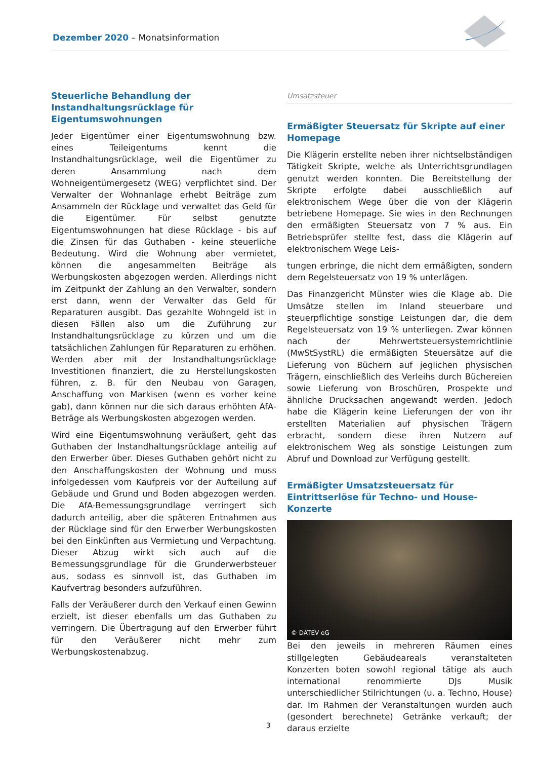Dezember 2020 – Monatsinformation
Steuerliche Behandlung der Instandhaltungsrücklage für Eigentumswohnungen
Jeder Eigentümer einer Eigentumswohnung bzw. eines Teileigentums kennt die Instandhaltungsrücklage, weil die Eigentümer zu deren Ansammlung nach dem Wohneigentümergesetz (WEG) verpflichtet sind. Der Verwalter der Wohnanlage erhebt Beiträge zum Ansammeln der Rücklage und verwaltet das Geld für die Eigentümer. Für selbst genutzte Eigentumswohnungen hat diese Rücklage - bis auf die Zinsen für das Guthaben - keine steuerliche Bedeutung. Wird die Wohnung aber vermietet, können die angesammelten Beiträge als Werbungskosten abgezogen werden. Allerdings nicht im Zeitpunkt der Zahlung an den Verwalter, sondern erst dann, wenn der Verwalter das Geld für Reparaturen ausgibt. Das gezahlte Wohngeld ist in diesen Fällen also um die Zuführung zur Instandhaltungsrücklage zu kürzen und um die tatsächlichen Zahlungen für Reparaturen zu erhöhen. Werden aber mit der Instandhaltungsrücklage Investitionen finanziert, die zu Herstellungskosten führen, z. B. für den Neubau von Garagen, Anschaffung von Markisen (wenn es vorher keine gab), dann können nur die sich daraus erhöhten AfA-Beträge als Werbungskosten abgezogen werden.
Wird eine Eigentumswohnung veräußert, geht das Guthaben der Instandhaltungsrücklage anteilig auf den Erwerber über. Dieses Guthaben gehört nicht zu den Anschaffungskosten der Wohnung und muss infolgedessen vom Kaufpreis vor der Aufteilung auf Gebäude und Grund und Boden abgezogen werden. Die AfA-Bemessungsgrundlage verringert sich dadurch anteilig, aber die späteren Entnahmen aus der Rücklage sind für den Erwerber Werbungskosten bei den Einkünften aus Vermietung und Verpachtung. Dieser Abzug wirkt sich auch auf die Bemessungsgrundlage für die Grunderwerbsteuer aus, sodass es sinnvoll ist, das Guthaben im Kaufvertrag besonders aufzuführen.
Falls der Veräußerer durch den Verkauf einen Gewinn erzielt, ist dieser ebenfalls um das Guthaben zu verringern. Die Übertragung auf den Erwerber führt für den Veräußerer nicht mehr zum Werbungskostenabzug.
Umsatzsteuer
Ermäßigter Steuersatz für Skripte auf einer Homepage
Die Klägerin erstellte neben ihrer nichtselbständigen Tätigkeit Skripte, welche als Unterrichtsgrundlagen genutzt werden konnten. Die Bereitstellung der Skripte erfolgte dabei ausschließlich auf elektronischem Wege über die von der Klägerin betriebene Homepage. Sie wies in den Rechnungen den ermäßigten Steuersatz von 7 % aus. Ein Betriebsprüfer stellte fest, dass die Klägerin auf elektronischem Wege Leis-
tungen erbringe, die nicht dem ermäßigten, sondern dem Regelsteuersatz von 19 % unterlägen.
Das Finanzgericht Münster wies die Klage ab. Die Umsätze stellen im Inland steuerbare und steuerpflichtige sonstige Leistungen dar, die dem Regelsteuersatz von 19 % unterliegen. Zwar können nach der Mehrwertsteuersystemrichtlinie (MwStSystRL) die ermäßigten Steuersätze auf die Lieferung von Büchern auf jeglichen physischen Trägern, einschließlich des Verleihs durch Büchereien sowie Lieferung von Broschüren, Prospekte und ähnliche Drucksachen angewandt werden. Jedoch habe die Klägerin keine Lieferungen der von ihr erstellten Materialien auf physischen Trägern erbracht, sondern diese ihren Nutzern auf elektronischem Weg als sonstige Leistungen zum Abruf und Download zur Verfügung gestellt.
Ermäßigter Umsatzsteuersatz für Eintrittserlöse für Techno- und House-Konzerte
© DATEV eG
Bei den jeweils in mehreren Räumen eines stillgelegten Gebäudeareals veranstalteten Konzerten boten sowohl regional tätige als auch international renommierte DJs Musik unterschiedlicher Stilrichtungen (u. a. Techno, House) dar. Im Rahmen der Veranstaltungen wurden auch (gesondert berechnete) Getränke verkauft; der daraus erzielte
3